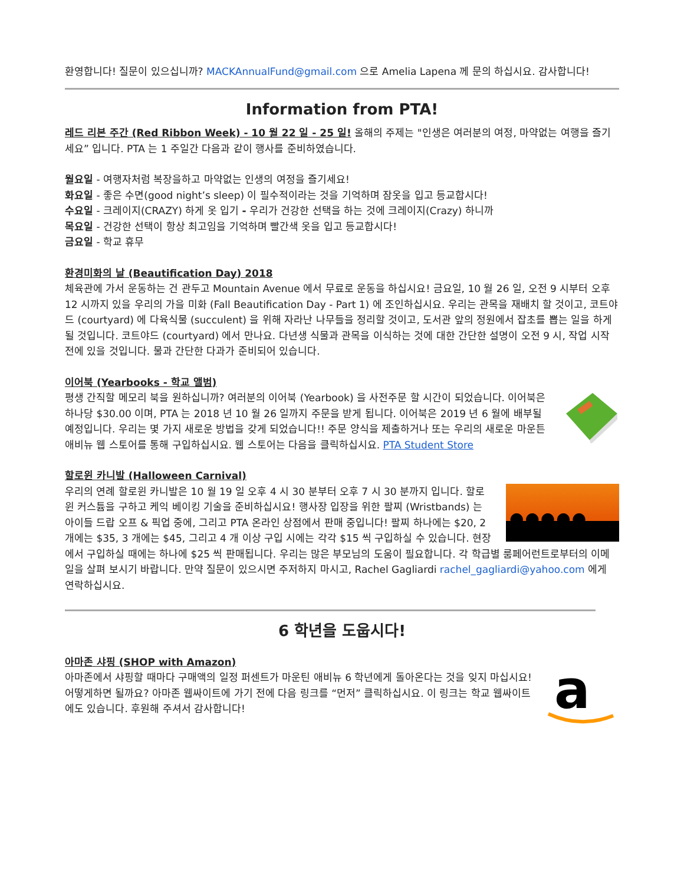환영합니다! 질문이 있으십니까? MACKAnnualFund@gmail.com 으로 Amelia Lapena 께 문의 하십시요. 감사합니다!
Information from PTA!
레드 리본 주간 (Red Ribbon Week) - 10 월 22 일 - 25 일! 올해의 주제는 "인생은 여러분의 여정, 마약없는 여행을 즐기세요” 입니다. PTA 는 1 주일간 다음과 같이 행사를 준비하였습니다.
월요일 - 여행자처럼 복장을하고 마약없는 인생의 여정을 즐기세요!
화요일 - 좋은 수면(good night’s sleep) 이 필수적이라는 것을 기억하며 잠옷을 입고 등교합시다!
수요일 - 크레이지(CRAZY) 하게 옷 입기 - 우리가 건강한 선택을 하는 것에 크레이지(Crazy) 하니까
목요일 - 건강한 선택이 항상 최고임을 기억하며 빨간색 옷을 입고 등교합시다!
금요일 - 학교 휴무
환경미화의 날 (Beautification Day) 2018
체육관에 가서 운동하는 건 관두고 Mountain Avenue 에서 무료로 운동을 하십시요! 금요일, 10 월 26 일, 오전 9 시부터 오후 12 시까지 있을 우리의 가을 미화 (Fall Beautification Day - Part 1) 에 조인하십시요. 우리는 관목을 재배치 할 것이고, 코트야드 (courtyard) 에 다육식물 (succulent) 을 위해 자라난 나무들을 정리할 것이고, 도서관 앞의 정원에서 잡초를 뽑는 일을 하게될 것입니다. 코트야드 (courtyard) 에서 만나요. 다년생 식물과 관목을 이식하는 것에 대한 간단한 설명이 오전 9 시, 작업 시작 전에 있을 것입니다. 물과 간단한 다과가 준비되어 있습니다.
이어북 (Yearbooks - 학교 앨범)
평생 간직할 메모리 북을 원하십니까? 여러분의 이어북 (Yearbook) 을 사전주문 할 시간이 되었습니다. 이어북은 하나당 $30.00 이며, PTA 는 2018 년 10 월 26 일까지 주문을 받게 됩니다. 이어북은 2019 년 6 월에 배부될 예정입니다. 우리는 몇 가지 새로운 방법을 갖게 되었습니다!! 주문 양식을 제출하거나 또는 우리의 새로운 마운튼 애비뉴 웹 스토어를 통해 구입하십시요. 웹 스토어는 다음을 클릭하십시요. PTA Student Store
할로윈 카니발 (Halloween Carnival)
●●●●●
우리의 연례 할로윈 카니발은 10 월 19 일 오후 4 시 30 분부터 오후 7 시 30 분까지 입니다. 할로윈 커스튬을 구하고 케익 베이킹 기술을 준비하십시요! 행사장 입장을 위한 팔찌 (Wristbands) 는 아이들 드랍 오프 & 픽업 중에, 그리고 PTA 온라인 상점에서 판매 중입니다! 팔찌 하나에는 $20, 2 개에는 $35, 3 개에는 $45, 그리고 4 개 이상 구입 시에는 각각 $15 씩 구입하실 수 있습니다. 현장에서 구입하실 때에는 하나에 $25 씩 판매됩니다. 우리는 많은 부모님의 도움이 필요합니다. 각 학급별 룸페어런트로부터의 이메일을 살펴 보시기 바랍니다. 만약 질문이 있으시면 주저하지 마시고, Rachel Gagliardi rachel_gagliardi@yahoo.com 에게 연락하십시요.
6 학년을 도웁시다!
아마존 샤핑 (SHOP with Amazon)
a
아마존에서 샤핑할 때마다 구매액의 일정 퍼센트가 마운틴 애비뉴 6 학년에게 돌아온다는 것을 잊지 마십시요! 어떻게하면 될까요? 아마존 웹싸이트에 가기 전에 다음 링크를 “먼저” 클릭하십시요. 이 링크는 학교 웹싸이트에도 있습니다. 후원해 주셔서 감사합니다!